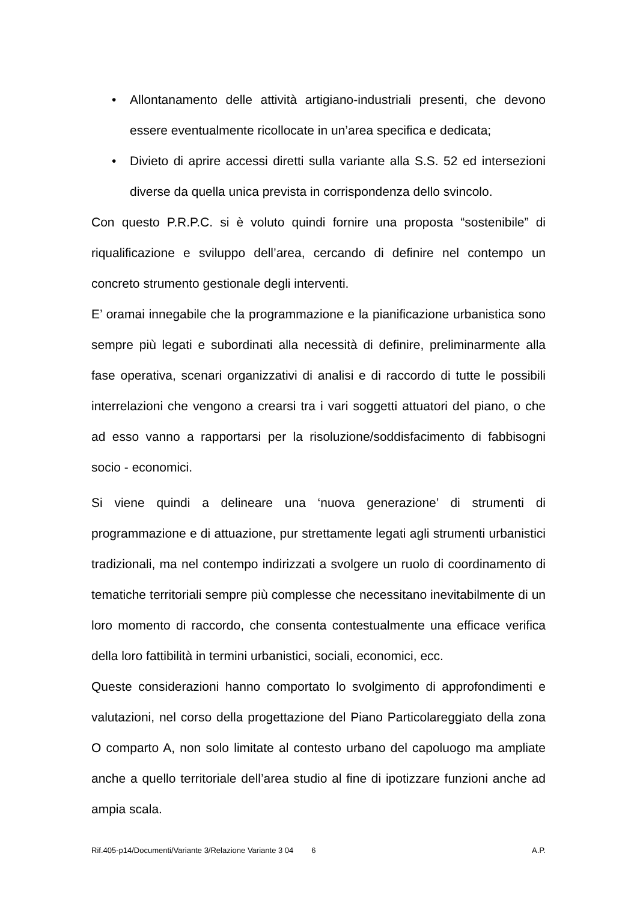• Allontanamento delle attività artigiano-industriali presenti, che devono essere eventualmente ricollocate in un’area specifica e dedicata;
• Divieto di aprire accessi diretti sulla variante alla S.S. 52 ed intersezioni diverse da quella unica prevista in corrispondenza dello svincolo.
Con questo P.R.P.C. si è voluto quindi fornire una proposta “sostenibile” di riqualificazione e sviluppo dell’area, cercando di definire nel contempo un concreto strumento gestionale degli interventi.
E’ oramai innegabile che la programmazione e la pianificazione urbanistica sono sempre più legati e subordinati alla necessità di definire, preliminarmente alla fase operativa, scenari organizzativi di analisi e di raccordo di tutte le possibili interrelazioni che vengono a crearsi tra i vari soggetti attuatori del piano, o che ad esso vanno a rapportarsi per la risoluzione/soddisfacimento di fabbisogni socio - economici.
Si viene quindi a delineare una ‘nuova generazione’ di strumenti di programmazione e di attuazione, pur strettamente legati agli strumenti urbanistici tradizionali, ma nel contempo indirizzati a svolgere un ruolo di coordinamento di tematiche territoriali sempre più complesse che necessitano inevitabilmente di un loro momento di raccordo, che consenta contestualmente una efficace verifica della loro fattibilità in termini urbanistici, sociali, economici, ecc.
Queste considerazioni hanno comportato lo svolgimento di approfondimenti e valutazioni, nel corso della progettazione del Piano Particolareggiato della zona O comparto A, non solo limitate al contesto urbano del capoluogo ma ampliate anche a quello territoriale dell’area studio al fine di ipotizzare funzioni anche ad ampia scala.
Rif.405-p14/Documenti/Variante 3/Relazione Variante 3 04 6 A.P.